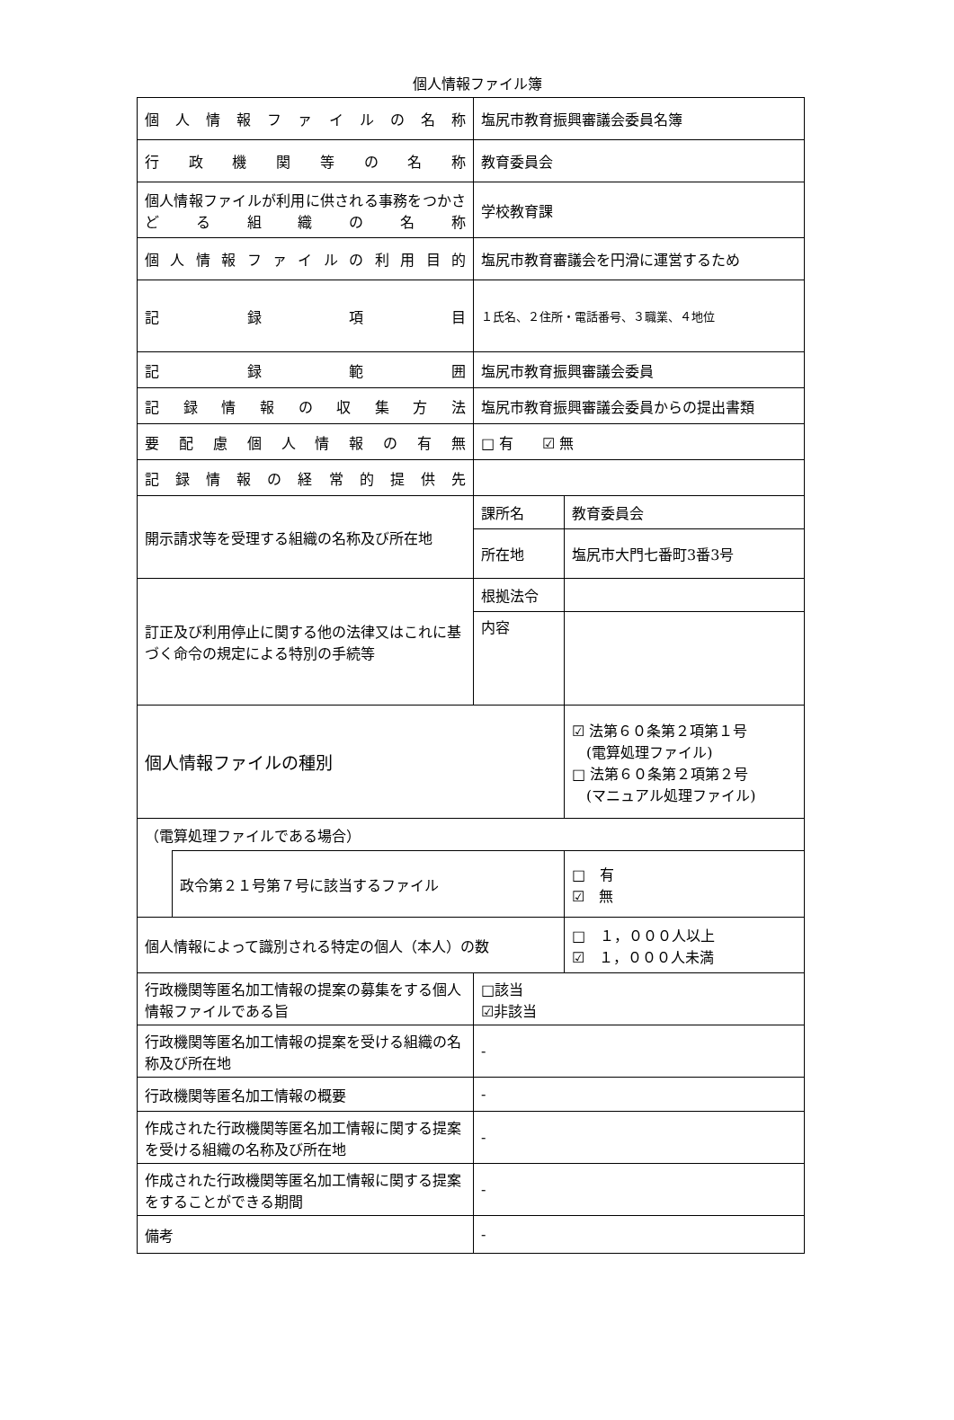個人情報ファイル簿
| 個人情報ファイルの名称 | | 塩尻市教育振興審議会委員名簿 | | |
| 行政機関等の名称 | | 教育委員会 | | |
| 個人情報ファイルが利用に供される事務をつかさどる組織の名称 | | 学校教育課 | | |
| 個人情報ファイルの利用目的 | | 塩尻市教育審議会を円滑に運営するため | | |
| 記録項目 | | １氏名、２住所・電話番号、３職業、４地位 | | |
| 記録範囲 | | 塩尻市教育振興審議会委員 | | |
| 記録情報の収集方法 | | 塩尻市教育振興審議会委員からの提出書類 | | |
| 要配慮個人情報の有無 | | □ 有 ☑ 無 | | |
| 記録情報の経常的提供先 | | | | |
| 開示請求等を受理する組織の名称及び所在地 | | 課所名 | 教育委員会 | |
| | | 所在地 | 塩尻市大門七番町3番3号 | |
| 訂正及び利用停止に関する他の法律又はこれに基づく命令の規定による特別の手続等 | | 根拠法令 | | |
| | | 内容 | | |
| 個人情報ファイルの種別 | | | | ☑ 法第６０条第２項第１号 (電算処理ファイル) □ 法第６０条第２項第２号 (マニュアル処理ファイル) |
| （電算処理ファイルである場合） | | | | |
| | 政令第２１号第７号に該当するファイル | | | □ 有 ☑ 無 |
| 個人情報によって識別される特定の個人（本人）の数 | | | | □ １，０００人以上 ☑ １，０００人未満 |
| 行政機関等匿名加工情報の提案の募集をする個人情報ファイルである旨 | | □該当 ☑非該当 | | |
| 行政機関等匿名加工情報の提案を受ける組織の名称及び所在地 | | - | | |
| 行政機関等匿名加工情報の概要 | | - | | |
| 作成された行政機関等匿名加工情報に関する提案を受ける組織の名称及び所在地 | | - | | |
| 作成された行政機関等匿名加工情報に関する提案をすることができる期間 | | - | | |
| 備考 | | - | | |